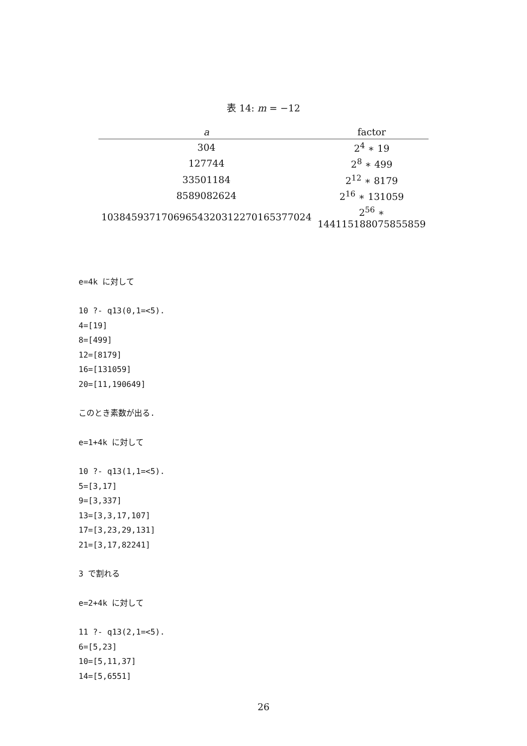表 14: m = −12
| a | factor |
| --- | --- |
| 304 | 2<sup>4</sup> ∗ 19 |
| 127744 | 2<sup>8</sup> ∗ 499 |
| 33501184 | 2<sup>12</sup> ∗ 8179 |
| 8589082624 | 2<sup>16</sup> ∗ 131059 |
| 10384593717069654320312270165377024 | 2<sup>56</sup> ∗ 144115188075855859 |
e=4k に対して
10 ?- q13(0,1=<5).
4=[19]
8=[499]
12=[8179]
16=[131059]
20=[11,190649]
このとき素数が出る.
e=1+4k に対して
10 ?- q13(1,1=<5).
5=[3,17]
9=[3,337]
13=[3,3,17,107]
17=[3,23,29,131]
21=[3,17,82241]
3 で割れる
e=2+4k に対して
11 ?- q13(2,1=<5).
6=[5,23]
10=[5,11,37]
14=[5,6551]
26